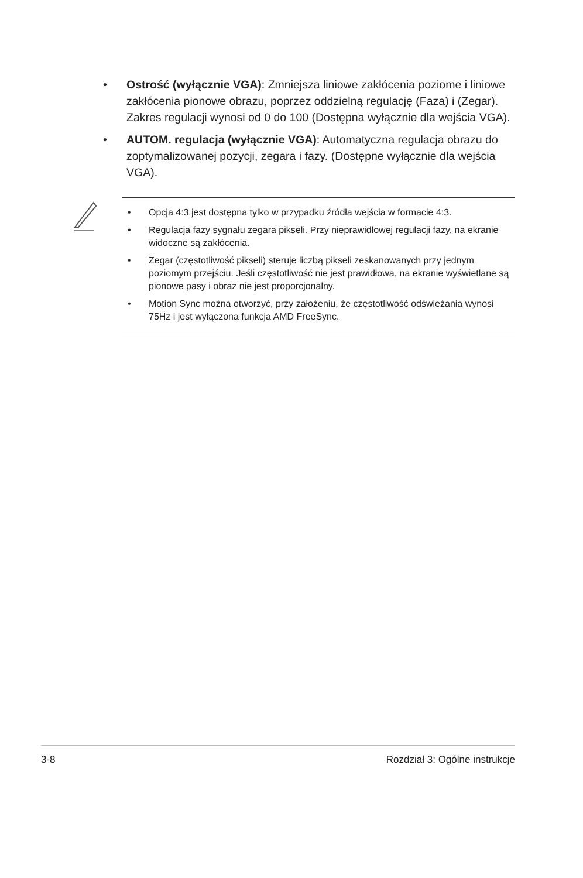• Ostrość (wyłącznie VGA): Zmniejsza liniowe zakłócenia poziome i liniowe zakłócenia pionowe obrazu, poprzez oddzielną regulację (Faza) i (Zegar). Zakres regulacji wynosi od 0 do 100 (Dostępna wyłącznie dla wejścia VGA).
• AUTOM. regulacja (wyłącznie VGA): Automatyczna regulacja obrazu do zoptymalizowanej pozycji, zegara i fazy. (Dostępne wyłącznie dla wejścia VGA).
• Opcja 4:3 jest dostępna tylko w przypadku źródła wejścia w formacie 4:3.
• Regulacja fazy sygnału zegara pikseli. Przy nieprawidłowej regulacji fazy, na ekranie widoczne są zakłócenia.
• Zegar (częstotliwość pikseli) steruje liczbą pikseli zeskanowanych przy jednym poziomym przejściu. Jeśli częstotliwość nie jest prawidłowa, na ekranie wyświetlane są pionowe pasy i obraz nie jest proporcjonalny.
• Motion Sync można otworzyć, przy założeniu, że częstotliwość odświeżania wynosi 75Hz i jest wyłączona funkcja AMD FreeSync.
3-8 Rozdział 3: Ogólne instrukcje